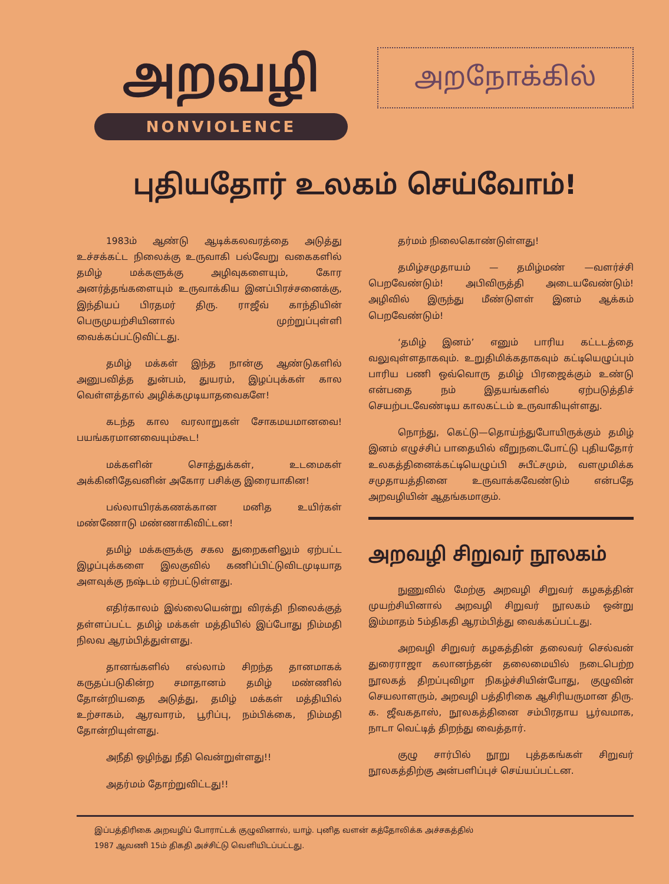அறவழி
NONVIOLENCE
அறநோக்கில்
புதியதோர் உலகம் செய்வோம்!
1983ம் ஆண்டு ஆடிக்கலவரத்தை அடுத்து உச்சக்கட்ட நிலைக்கு உருவாகி பல்வேறு வகைகளில் தமிழ் மக்களுக்கு அழிவுகளையும், கோர அனர்த்தங்களையும் உருவாக்கிய இனப்பிரச்சனைக்கு, இந்தியப் பிரதமர் திரு. ராஜீவ் காந்தியின் பெருமுயற்சியினால் முற்றுப்புள்ளி வைக்கப்பட்டுவிட்டது.
தமிழ் மக்கள் இந்த நான்கு ஆண்டுகளில் அனுபவித்த துன்பம், துயரம், இழப்புக்கள் கால வெள்ளத்தால் அழிக்கமுடியாதவைகளே!
கடந்த கால வரலாறுகள் சோகமயமானவை! பயங்கரமானவையும்கூட!
மக்களின் சொத்துக்கள், உடமைகள் அக்கினிதேவனின் அகோர பசிக்கு இரையாகின!
பல்லாயிரக்கணக்கான மனித உயிர்கள் மண்ணோடு மண்ணாகிவிட்டன!
தமிழ் மக்களுக்கு சகல துறைகளிலும் ஏற்பட்ட இழப்புக்களை இலகுவில் கணிப்பிட்டுவிடமுடியாத அளவுக்கு நஷ்டம் ஏற்பட்டுள்ளது.
எதிர்காலம் இல்லையென்று விரக்தி நிலைக்குத் தள்ளப்பட்ட தமிழ் மக்கள் மத்தியில் இப்போது நிம்மதி நிலவ ஆரம்பித்துள்ளது.
தானங்களில் எல்லாம் சிறந்த தானமாகக் கருதப்படுகின்ற சமாதானம் தமிழ் மண்ணில் தோன்றியதை அடுத்து, தமிழ் மக்கள் மத்தியில் உற்சாகம், ஆரவாரம், பூரிப்பு, நம்பிக்கை, நிம்மதி தோன்றியுள்ளது.
அநீதி ஒழிந்து நீதி வென்றுள்ளது!!
அதர்மம் தோற்றுவிட்டது!!
தர்மம் நிலைகொண்டுள்ளது!
தமிழ்சமுதாயம் — தமிழ்மண் —வளர்ச்சி பெறவேண்டும்! அபிவிருத்தி அடையவேண்டும்! அழிவில் இருந்து மீண்டுளள் இனம் ஆக்கம் பெறவேண்டும்!
‘தமிழ் இனம்’ எனும் பாரிய கட்டடத்தை வலுவுள்ளதாகவும். உறுதிமிக்கதாகவும் கட்டியெழுப்பும் பாரிய பணி ஒவ்வொரு தமிழ் பிரஜைக்கும் உண்டு என்பதை நம் இதயங்களில் ஏற்படுத்திச் செயற்படவேண்டிய காலகட்டம் உருவாகியுள்ளது.
நொந்து, கெட்டு—தொய்ந்துபோயிருக்கும் தமிழ் இனம் எழுச்சிப் பாதையில் வீறுநடைபோட்டு புதியதோர் உலகத்தினைக்கட்டியெழுப்பி சுபீட்சமும், வளமுமிக்க சமுதாயத்தினை உருவாக்கவேண்டும் என்பதே அறவழியின் ஆதங்கமாகும்.
அறவழி சிறுவர் நூலகம்
நுணுவில் மேற்கு அறவழி சிறுவர் கழகத்தின் முயற்சியினால் அறவழி சிறுவர் நூலகம் ஒன்று இம்மாதம் 5ம்திகதி ஆரம்பித்து வைக்கப்பட்டது.
அறவழி சிறுவர் கழகத்தின் தலைவர் செல்வன் துரைராஜா கலானந்தன் தலைமையில் நடைபெற்ற நூலகத் திறப்புவிழா நிகழ்ச்சியின்போது, குழுவின் செயலாளரும், அறவழி பத்திரிகை ஆசிரியருமான திரு. க. ஜீவகதாஸ், நூலகத்தினை சம்பிரதாய பூர்வமாக, நாடா வெட்டித் திறந்து வைத்தார்.
குழு சார்பில் நூறு புத்தகங்கள் சிறுவர் நூலகத்திற்கு அன்பளிப்புச் செய்யப்பட்டன.
இப்பத்திரிகை அறவழிப் போராட்டக் குழுவினால், யாழ். புனித வளன் கத்தோலிக்க அச்சகத்தில்
1987 ஆவணி 15ம் திகதி அச்சிட்டு வெளியிடப்பட்டது.